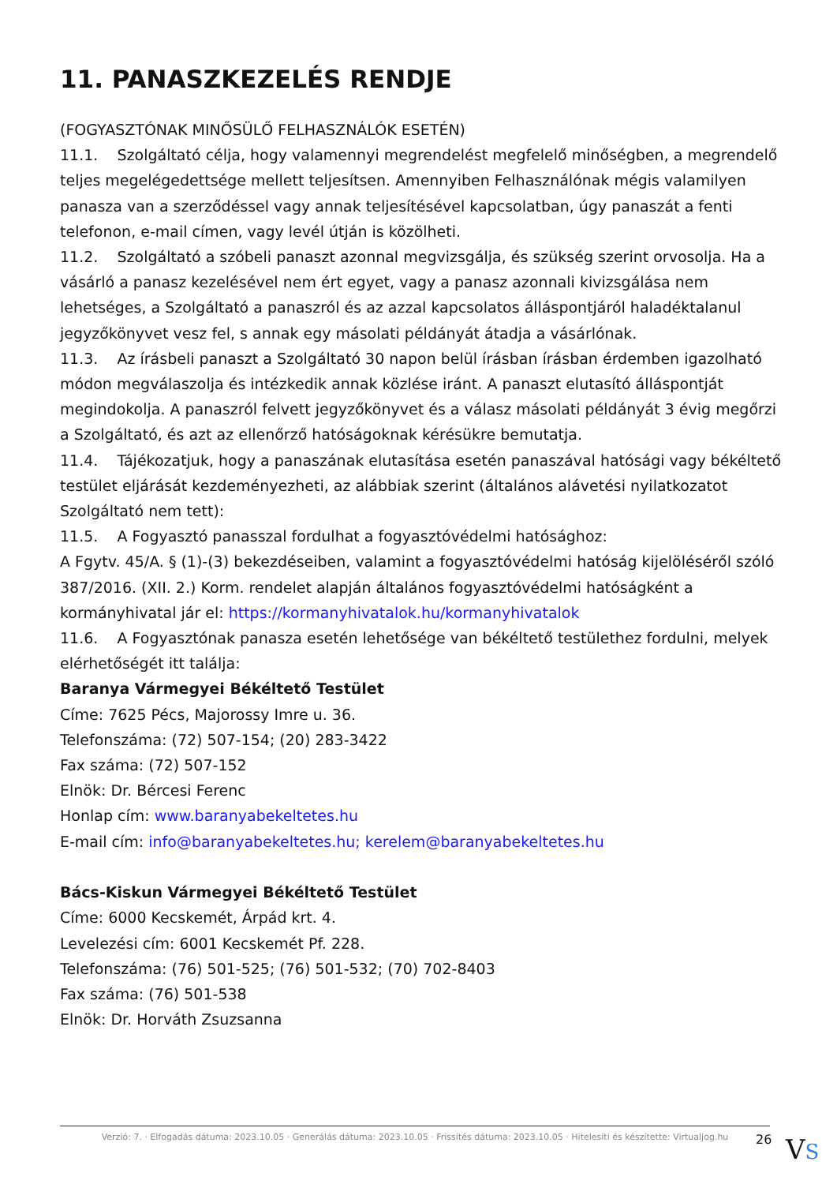11. PANASZKEZELÉS RENDJE
(FOGYASZTÓNAK MINŐSÜLŐ FELHASZNÁLÓK ESETÉN)
11.1. Szolgáltató célja, hogy valamennyi megrendelést megfelelő minőségben, a megrendelő teljes megelégedettsége mellett teljesítsen. Amennyiben Felhasználónak mégis valamilyen panasza van a szerződéssel vagy annak teljesítésével kapcsolatban, úgy panaszát a fenti telefonon, e-mail címen, vagy levél útján is közölheti.
11.2. Szolgáltató a szóbeli panaszt azonnal megvizsgálja, és szükség szerint orvosolja. Ha a vásárló a panasz kezelésével nem ért egyet, vagy a panasz azonnali kivizsgálása nem lehetséges, a Szolgáltató a panaszról és az azzal kapcsolatos álláspontjáról haladéktalanul jegyzőkönyvet vesz fel, s annak egy másolati példányát átadja a vásárlónak.
11.3. Az írásbeli panaszt a Szolgáltató 30 napon belül írásban írásban érdemben igazolható módon megválaszolja és intézkedik annak közlése iránt. A panaszt elutasító álláspontját megindokolja. A panaszról felvett jegyzőkönyvet és a válasz másolati példányát 3 évig megőrzi a Szolgáltató, és azt az ellenőrző hatóságoknak kérésükre bemutatja.
11.4. Tájékozatjuk, hogy a panaszának elutasítása esetén panaszával hatósági vagy békéltető testület eljárását kezdeményezheti, az alábbiak szerint (általános alávetési nyilatkozatot Szolgáltató nem tett):
11.5. A Fogyasztó panasszal fordulhat a fogyasztóvédelmi hatósághoz:
A Fgytv. 45/A. § (1)-(3) bekezdéseiben, valamint a fogyasztóvédelmi hatóság kijelöléséről szóló 387/2016. (XII. 2.) Korm. rendelet alapján általános fogyasztóvédelmi hatóságként a kormányhivatal jár el: https://kormanyhivatalok.hu/kormanyhivatalok
11.6. A Fogyasztónak panasza esetén lehetősége van békéltető testülethez fordulni, melyek elérhetőségét itt találja:
Baranya Vármegyei Békéltető Testület
Címe: 7625 Pécs, Majorossy Imre u. 36.
Telefonszáma: (72) 507-154; (20) 283-3422
Fax száma: (72) 507-152
Elnök: Dr. Bércesi Ferenc
Honlap cím: www.baranyabekeltetes.hu
E-mail cím: info@baranyabekeltetes.hu; kerelem@baranyabekeltetes.hu
Bács-Kiskun Vármegyei Békéltető Testület
Címe: 6000 Kecskemét, Árpád krt. 4.
Levelezési cím: 6001 Kecskemét Pf. 228.
Telefonszáma: (76) 501-525; (76) 501-532; (70) 702-8403
Fax száma: (76) 501-538
Elnök: Dr. Horváth Zsuzsanna
Verzió: 7. · Elfogadás dátuma: 2023.10.05 · Generálás dátuma: 2023.10.05 · Frissítés dátuma: 2023.10.05 · Hitelesíti és készítette: Virtualjog.hu
26 VS